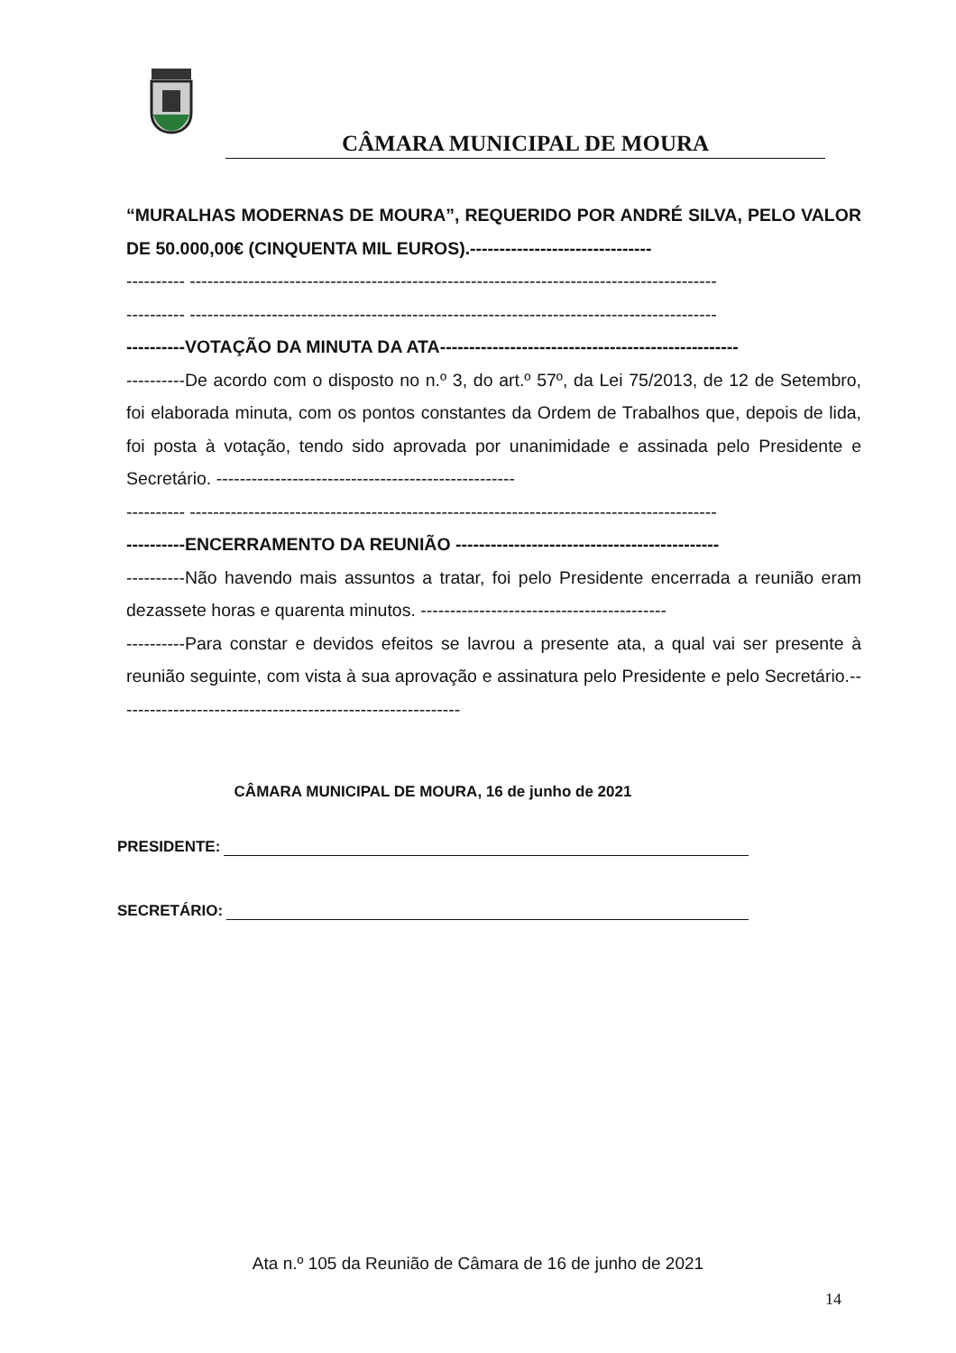CÂMARA MUNICIPAL DE MOURA
“MURALHAS MODERNAS DE MOURA”, REQUERIDO POR ANDRÉ SILVA, PELO VALOR DE 50.000,00€ (CINQUENTA MIL EUROS).-------------------------------
---------- ------------------------------------------------------------------------------------------
---------- ------------------------------------------------------------------------------------------
----------VOTAÇÃO DA MINUTA DA ATA---------------------------------------------------
----------De acordo com o disposto no n.º 3, do art.º 57º, da Lei 75/2013, de 12 de Setembro, foi elaborada minuta, com os pontos constantes da Ordem de Trabalhos que, depois de lida, foi posta à votação, tendo sido aprovada por unanimidade e assinada pelo Presidente e Secretário. ---------------------------------------------------
---------- ------------------------------------------------------------------------------------------
----------ENCERRAMENTO DA REUNIÃO ---------------------------------------------
----------Não havendo mais assuntos a tratar, foi pelo Presidente encerrada a reunião eram dezassete horas e quarenta minutos. ------------------------------------------
----------Para constar e devidos efeitos se lavrou a presente ata, a qual vai ser presente à reunião seguinte, com vista à sua aprovação e assinatura pelo Presidente e pelo Secretário.-----------------------------------------------------------
CÂMARA MUNICIPAL DE MOURA, 16 de junho de 2021
PRESIDENTE:
SECRETÁRIO:
Ata n.º 105 da Reunião de Câmara de 16 de junho de 2021
14